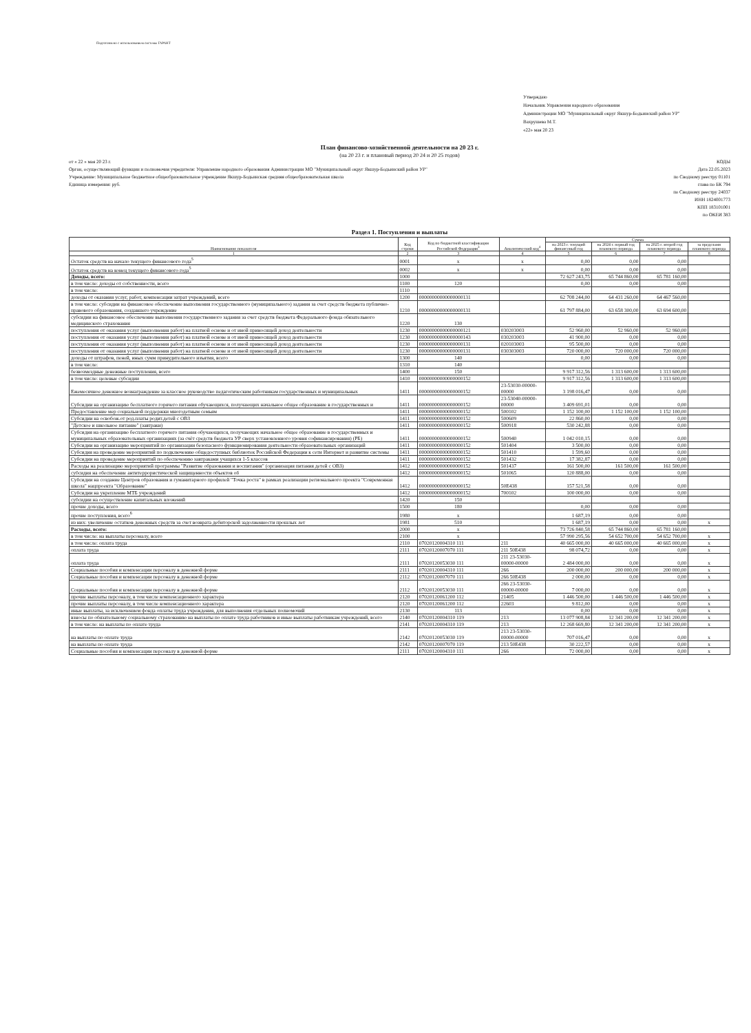Подготовлено с использованием системы ГАРАНТ
Утверждаю
Начальник Управления народного образования
Администрации МО "Муниципальный округ Якшур-Бодьинский район УР"
Вахрушева М.Т.
«22» мая 20 23
План финансово-хозяйственной деятельности на 20 23 г.
(на 20 23 г. и плановый период 20 24 и 20 25 годов)
от « 22 » мая 20 23 г.
Орган, осуществляющий функции и полномочия учредителя: Управление народного образования Администрации МО "Муниципальный округ Якшур-Бодьинский район УР"
Учреждение: Муниципальное бюджетное общеобразовательное учреждение Якшур-Бодьинская средняя общеобразовательная школа
Единица измерения: руб.
КОДЫ
Дата 22.05.2023
по Сводному реестру 01101
глава по БК 794
по Сводному реестру 24037
ИНН 1824001773
КПП 183101001
по ОКЕИ 383
Раздел 1. Поступления и выплаты
| Наименование показателя | Код строки | Код по бюджетной классификации Российской Федерации<sup>3</sup> | Аналитический код<sup>4</sup> | Сумма | | | |
| --- | --- | --- | --- | --- | --- | --- | --- |
| | | | | на 2023 г. текущий финансовый год | на 2024 г. первый год планового периода | на 2025 г. второй год планового периода | за пределами планового периода |
| 1 | 2 | 3 | 4 | 5 | 6 | 7 | 8 |
| Остаток средств на начало текущего финансового года<sup>5</sup> | 0001 | х | х | 0,00 | 0,00 | 0,00 | |
| Остаток средств на конец текущего финансового года<sup>5</sup> | 0002 | х | х | 0,00 | 0,00 | 0,00 | |
| Доходы, всего: | 1000 | | | 72 627 243,75 | 65 744 860,00 | 65 781 160,00 | |
| в том числе: доходы от собственности, всего | 1100 | 120 | | 0,00 | 0,00 | 0,00 | |
| в том числе: | 1110 | | | | | | |
| доходы от оказания услуг, работ, компенсации затрат учреждений, всего | 1200 | 00000000000000000131 | | 62 708 244,00 | 64 431 260,00 | 64 467 560,00 | |
| в том числе: субсидии на финансовое обеспечение выполнения государственного (муниципального) задания за счет средств бюджета публично-правового образования, создавшего учреждение | 1210 | 00000000000000000131 | | 61 797 884,00 | 63 658 300,00 | 63 694 600,00 | |
| субсидии на финансовое обеспечение выполнения государственного задания за счет средств бюджета Федерального фонда обязательного медицинского страхования | 1220 | 130 | | | | | |
| поступления от оказания услуг (выполнения работ) на платной основе и от иной приносящей доход деятельности | 1230 | 00000000000000000121 | 030203003 | 52 960,00 | 52 960,00 | 52 960,00 | |
| поступления от оказания услуг (выполнения работ) на платной основе и от иной приносящей доход деятельности | 1230 | 00000000000000000143 | 030203003 | 41 900,00 | 0,00 | 0,00 | |
| поступления от оказания услуг (выполнения работ) на платной основе и от иной приносящей доход деятельности | 1230 | 00000000000000000131 | 020103003 | 95 500,00 | 0,00 | 0,00 | |
| поступления от оказания услуг (выполнения работ) на платной основе и от иной приносящей доход деятельности | 1230 | 00000000000000000131 | 030303003 | 720 000,00 | 720 000,00 | 720 000,00 | |
| доходы от штрафов, пеней, иных сумм принудительного изъятия, всего | 1300 | 140 | | 0,00 | 0,00 | 0,00 | |
| в том числе: | 1310 | 140 | | | | | |
| безвозмездные денежные поступления, всего | 1400 | 150 | | 9 917 312,56 | 1 313 600,00 | 1 313 600,00 | |
| в том числе: целевые субсидии | 1410 | 00000000000000000152 | | 9 917 312,56 | 1 313 600,00 | 1 313 600,00 | |
| Ежемесячное денежное вознаграждение за классное руководство педагогическим работникам государственных и муниципальных | 1411 | 00000000000000000152 | 23-53030-00000-00000 | 3 198 016,47 | 0,00 | 0,00 | |
| Субсидии на организацию бесплатного горячего питания обучающихся, получающих начальное общее образование в государственных и | 1411 | 00000000000000000152 | 23-53040-00000-00000 | 3 409 691,01 | 0,00 | 0,00 | |
| Предоставление мер социальной поддержки многодетным семьям | 1411 | 00000000000000000152 | 500102 | 1 152 100,00 | 1 152 100,00 | 1 152 100,00 | |
| Субсидии на освобож.от род.платы родит.детей с ОВЗ | 1411 | 00000000000000000152 | 500609 | 22 860,00 | 0,00 | 0,00 | |
| "Детское и школьное питание" (завтраки) | 1411 | 00000000000000000152 | 500918 | 530 242,88 | 0,00 | 0,00 | |
| Субсидия на организацию бесплатного горячего питания обучающихся, получающих начальное общее образование в государственных и муниципальных образовательных организациях (за счёт средств бюджета УР сверх установленного уровня софинансирования) (РБ) | 1411 | 00000000000000000152 | 500940 | 1 042 010,15 | 0,00 | 0,00 | |
| Субсидии на организацию мероприятий по организации безопасного функционирования деятельности образовательных организаций | 1411 | 00000000000000000152 | 501404 | 3 500,00 | 0,00 | 0,00 | |
| Субсидия на проведение мероприятий по подключению общедоступных библиотек Российской Федерации к сети Интернет и развитие системы | 1411 | 00000000000000000152 | 501410 | 1 599,60 | 0,00 | 0,00 | |
| Субсидии на проведение мероприятий по обеспечению завтраками учащихся 1-5 классов | 1411 | 00000000000000000152 | 501432 | 17 382,87 | 0,00 | 0,00 | |
| Расходы на реализацию мероприятий программы "Развитие образования и воспитания" (организация питания детей с ОВЗ) | 1412 | 00000000000000000152 | 501437 | 161 500,00 | 161 500,00 | 161 500,00 | |
| субсидия на обеспечение антитеррористической защищенности объектов об | 1412 | 00000000000000000152 | 501065 | 120 888,00 | 0,00 | 0,00 | |
| Субсидии на создание Центров образования и гуманитарного профилей "Точка роста" в рамках реализации регионального проекта "Современная школа" нацпроекта "Образование" | 1412 | 00000000000000000152 | 50E438 | 157 521,58 | 0,00 | 0,00 | |
| Субсидии на укрепление МТБ учреждений | 1412 | 00000000000000000152 | 700102 | 100 000,00 | 0,00 | 0,00 | |
| субсидии на осуществление капитальных вложений | 1420 | 150 | | | | | |
| прочие доходы, всего | 1500 | 180 | | 0,00 | 0,00 | 0,00 | |
| прочие поступления, всего<sup>6</sup> | 1980 | х | | 1 687,19 | 0,00 | 0,00 | |
| из них: увеличение остатков денежных средств за счет возврата дебиторской задолженности прошлых лет | 1981 | 510 | | 1 687,19 | 0,00 | 0,00 | х |
| Расходы, всего: | 2000 | х | | 73 726 840,58 | 65 744 860,00 | 65 781 160,00 | |
| в том числе: на выплаты персоналу, всего | 2100 | х | | 57 990 295,56 | 54 652 700,00 | 54 652 700,00 | х |
| в том числе: оплата труда | 2110 | 07020120004310 111 | 211 | 40 665 000,00 | 40 665 000,00 | 40 665 000,00 | х |
| оплата труда | 2111 | 07020120007070 111 | 211 50E438 | 98 074,72 | 0,00 | 0,00 | х |
| оплата труда | 2111 | 07020120053030 111 | 211 23-53030-00000-00000 | 2 484 000,00 | 0,00 | 0,00 | х |
| Социальные пособия и компенсации персоналу в денежной форме | 2111 | 07020120004310 111 | 266 | 200 000,00 | 200 000,00 | 200 000,00 | х |
| Социальные пособия и компенсации персоналу в денежной форме | 2112 | 07020120007070 111 | 266 50E438 | 2 000,00 | 0,00 | 0,00 | х |
| Социальные пособия и компенсации персоналу в денежной форме | 2112 | 07020120053030 111 | 266 23-53030-00000-00000 | 7 000,00 | 0,00 | 0,00 | х |
| прочие выплаты персоналу, в том числе компенсационного характера | 2120 | 07020120061200 112 | 21405 | 1 446 500,00 | 1 446 500,00 | 1 446 500,00 | х |
| прочие выплаты персоналу, в том числе компенсационного характера | 2120 | 07020120061200 112 | 22603 | 9 812,00 | 0,00 | 0,00 | х |
| иные выплаты, за исключением фонда оплаты труда учреждения, для выполнения отдельных полномочий | 2130 | 113 | | 0,00 | 0,00 | 0,00 | х |
| взносы по обязательному социальному страхованию на выплаты по оплате труда работников и иные выплаты работникам учреждений, всего | 2140 | 07020120004310 119 | 213 | 13 077 908,84 | 12 341 200,00 | 12 341 200,00 | х |
| в том числе: на выплаты по оплате труда | 2141 | 07020120004310 119 | 213 | 12 268 669,80 | 12 341 200,00 | 12 341 200,00 | х |
| на выплаты по оплате труда | 2142 | 07020120053030 119 | 213 23-53030-00000-00000 | 707 016,47 | 0,00 | 0,00 | х |
| на выплаты по оплате труда | 2142 | 07020120007070 119 | 213 50E438 | 30 222,57 | 0,00 | 0,00 | х |
| Социальные пособия и компенсации персоналу в денежной форме | 2111 | 07020120004310 111 | 266 | 72 000,00 | 0,00 | 0,00 | х |